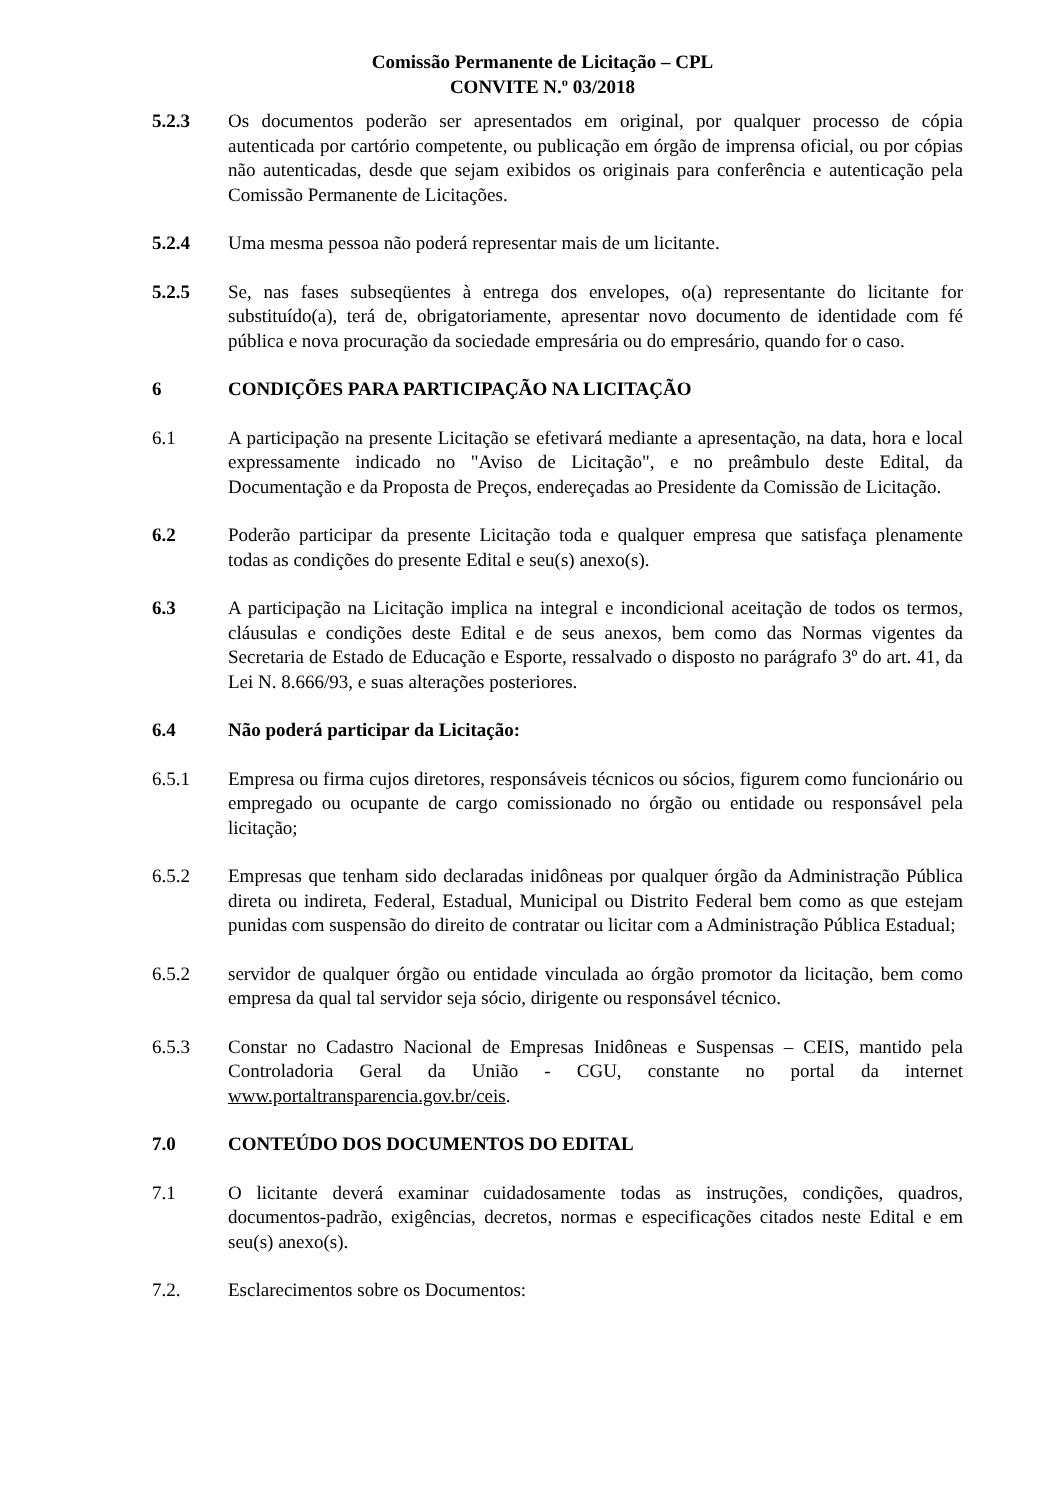Comissão Permanente de Licitação – CPL
CONVITE N.º 03/2018
5.2.3 Os documentos poderão ser apresentados em original, por qualquer processo de cópia autenticada por cartório competente, ou publicação em órgão de imprensa oficial, ou por cópias não autenticadas, desde que sejam exibidos os originais para conferência e autenticação pela Comissão Permanente de Licitações.
5.2.4 Uma mesma pessoa não poderá representar mais de um licitante.
5.2.5 Se, nas fases subseqüentes à entrega dos envelopes, o(a) representante do licitante for substituído(a), terá de, obrigatoriamente, apresentar novo documento de identidade com fé pública e nova procuração da sociedade empresária ou do empresário, quando for o caso.
6 CONDIÇÕES PARA PARTICIPAÇÃO NA LICITAÇÃO
6.1 A participação na presente Licitação se efetivará mediante a apresentação, na data, hora e local expressamente indicado no "Aviso de Licitação", e no preâmbulo deste Edital, da Documentação e da Proposta de Preços, endereçadas ao Presidente da Comissão de Licitação.
6.2 Poderão participar da presente Licitação toda e qualquer empresa que satisfaça plenamente todas as condições do presente Edital e seu(s) anexo(s).
6.3 A participação na Licitação implica na integral e incondicional aceitação de todos os termos, cláusulas e condições deste Edital e de seus anexos, bem como das Normas vigentes da Secretaria de Estado de Educação e Esporte, ressalvado o disposto no parágrafo 3º do art. 41, da Lei N. 8.666/93, e suas alterações posteriores.
6.4 Não poderá participar da Licitação:
6.5.1 Empresa ou firma cujos diretores, responsáveis técnicos ou sócios, figurem como funcionário ou empregado ou ocupante de cargo comissionado no órgão ou entidade ou responsável pela licitação;
6.5.2 Empresas que tenham sido declaradas inidôneas por qualquer órgão da Administração Pública direta ou indireta, Federal, Estadual, Municipal ou Distrito Federal bem como as que estejam punidas com suspensão do direito de contratar ou licitar com a Administração Pública Estadual;
6.5.2 servidor de qualquer órgão ou entidade vinculada ao órgão promotor da licitação, bem como empresa da qual tal servidor seja sócio, dirigente ou responsável técnico.
6.5.3 Constar no Cadastro Nacional de Empresas Inidôneas e Suspensas – CEIS, mantido pela Controladoria Geral da União - CGU, constante no portal da internet www.portaltransparencia.gov.br/ceis.
7.0 CONTEÚDO DOS DOCUMENTOS DO EDITAL
7.1 O licitante deverá examinar cuidadosamente todas as instruções, condições, quadros, documentos-padrão, exigências, decretos, normas e especificações citados neste Edital e em seu(s) anexo(s).
7.2. Esclarecimentos sobre os Documentos: